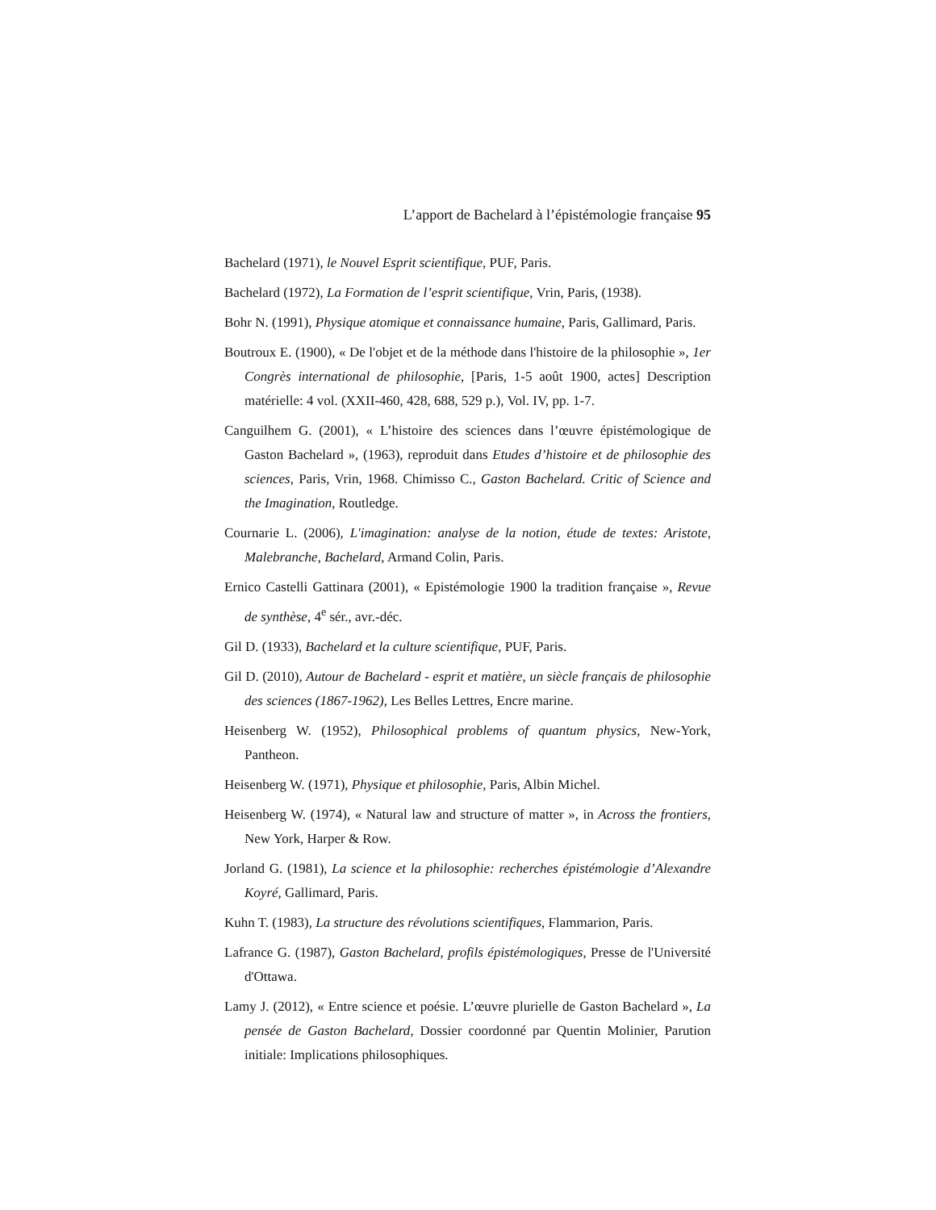L’apport de Bachelard à l’épistémologie française 95
Bachelard (1971), le Nouvel Esprit scientifique, PUF, Paris.
Bachelard (1972), La Formation de l’esprit scientifique, Vrin, Paris, (1938).
Bohr N. (1991), Physique atomique et connaissance humaine, Paris, Gallimard, Paris.
Boutroux E. (1900), « De l'objet et de la méthode dans l'histoire de la philosophie », 1er Congrès international de philosophie, [Paris, 1-5 août 1900, actes] Description matérielle: 4 vol. (XXII-460, 428, 688, 529 p.), Vol. IV, pp. 1-7.
Canguilhem G. (2001), « L’histoire des sciences dans l’œuvre épistémologique de Gaston Bachelard », (1963), reproduit dans Etudes d’histoire et de philosophie des sciences, Paris, Vrin, 1968. Chimisso C., Gaston Bachelard. Critic of Science and the Imagination, Routledge.
Cournarie L. (2006), L'imagination: analyse de la notion, étude de textes: Aristote, Malebranche, Bachelard, Armand Colin, Paris.
Ernico Castelli Gattinara (2001), « Epistémologie 1900 la tradition française », Revue de synthèse, 4<sup>e</sup> sér., avr.-déc.
Gil D. (1933), Bachelard et la culture scientifique, PUF, Paris.
Gil D. (2010), Autour de Bachelard - esprit et matière, un siècle français de philosophie des sciences (1867-1962), Les Belles Lettres, Encre marine.
Heisenberg W. (1952), Philosophical problems of quantum physics, New-York, Pantheon.
Heisenberg W. (1971), Physique et philosophie, Paris, Albin Michel.
Heisenberg W. (1974), « Natural law and structure of matter », in Across the frontiers, New York, Harper & Row.
Jorland G. (1981), La science et la philosophie: recherches épistémologie d’Alexandre Koyré, Gallimard, Paris.
Kuhn T. (1983), La structure des révolutions scientifiques, Flammarion, Paris.
Lafrance G. (1987), Gaston Bachelard, profils épistémologiques, Presse de l'Université d'Ottawa.
Lamy J. (2012), « Entre science et poésie. L’œuvre plurielle de Gaston Bachelard », La pensée de Gaston Bachelard, Dossier coordonné par Quentin Molinier, Parution initiale: Implications philosophiques.